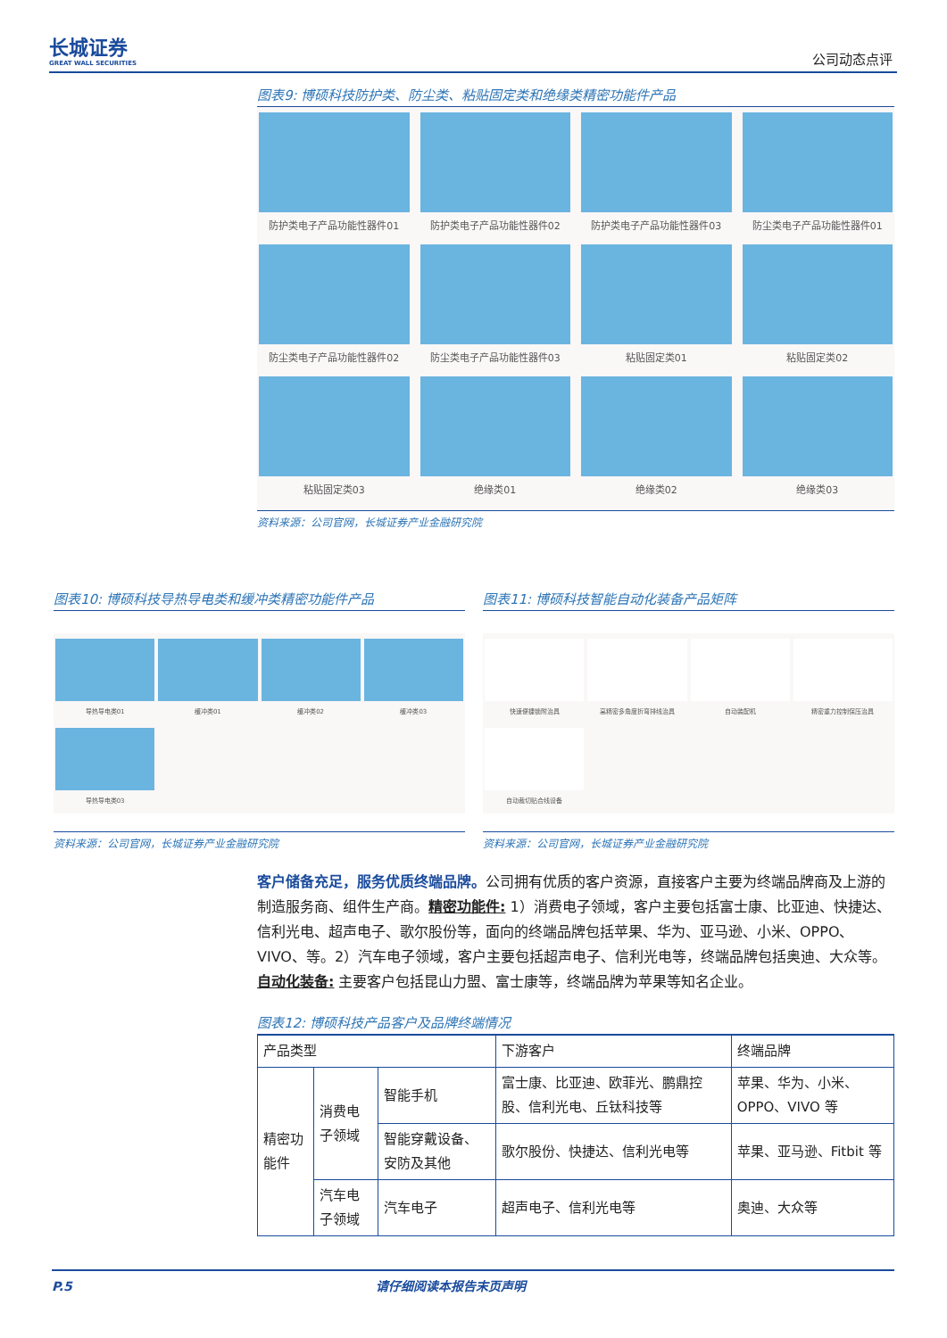长城证券
GREAT WALL SECURITIES
公司动态点评
图表9: 博硕科技防护类、防尘类、粘贴固定类和绝缘类精密功能件产品
防护类电子产品功能性器件01
防护类电子产品功能性器件02
防护类电子产品功能性器件03
防尘类电子产品功能性器件01
防尘类电子产品功能性器件02
防尘类电子产品功能性器件03
粘贴固定类01
粘贴固定类02
粘贴固定类03
绝缘类01
绝缘类02
绝缘类03
资料来源：公司官网，长城证券产业金融研究院
图表10: 博硕科技导热导电类和缓冲类精密功能件产品
导热导电类01
缓冲类01
缓冲类02
缓冲类03
导热导电类03
资料来源：公司官网，长城证券产业金融研究院
图表11: 博硕科技智能自动化装备产品矩阵
快速便捷锁附治具
高精密多角度折弯排线治具
自动装配机
精密重力控制保压治具
自动裁切贴合线设备
资料来源：公司官网，长城证券产业金融研究院
客户储备充足，服务优质终端品牌。公司拥有优质的客户资源，直接客户主要为终端品牌商及上游的制造服务商、组件生产商。精密功能件: 1）消费电子领域，客户主要包括富士康、比亚迪、快捷达、信利光电、超声电子、歌尔股份等，面向的终端品牌包括苹果、华为、亚马逊、小米、OPPO、VIVO、等。2）汽车电子领域，客户主要包括超声电子、信利光电等，终端品牌包括奥迪、大众等。自动化装备: 主要客户包括昆山力盟、富士康等，终端品牌为苹果等知名企业。
图表12: 博硕科技产品客户及品牌终端情况
| 产品类型 | | | 下游客户 | 终端品牌 |
| 精密功能件 | 消费电子领域 | 智能手机 | 富士康、比亚迪、欧菲光、鹏鼎控股、信利光电、丘钛科技等 | 苹果、华为、小米、OPPO、VIVO 等 |
| | | 智能穿戴设备、安防及其他 | 歌尔股份、快捷达、信利光电等 | 苹果、亚马逊、Fitbit 等 |
| | 汽车电子领域 | 汽车电子 | 超声电子、信利光电等 | 奥迪、大众等 |
P.5 请仔细阅读本报告末页声明